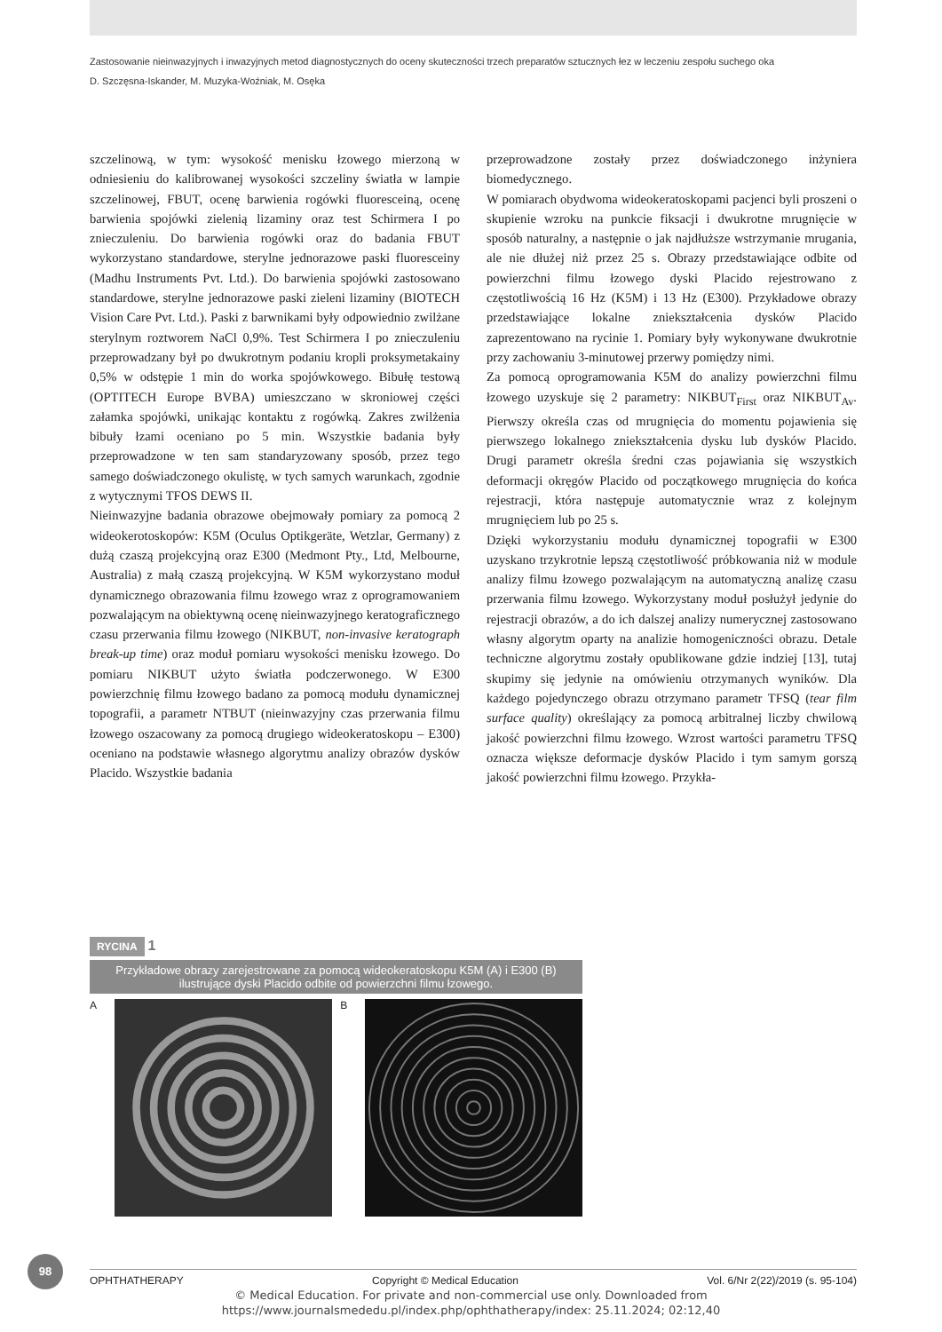Zastosowanie nieinwazyjnych i inwazyjnych metod diagnostycznych do oceny skuteczności trzech preparatów sztucznych łez w leczeniu zespołu suchego oka
D. Szczęsna-Iskander, M. Muzyka-Woźniak, M. Osęka
szczelinową, w tym: wysokość menisku łzowego mierzoną w odniesieniu do kalibrowanej wysokości szczeliny światła w lampie szczelinowej, FBUT, ocenę barwienia rogówki fluoresceiną, ocenę barwienia spojówki zielenią lizaminy oraz test Schirmera I po znieczuleniu. Do barwienia rogówki oraz do badania FBUT wykorzystano standardowe, sterylne jednorazowe paski fluoresceiny (Madhu Instruments Pvt. Ltd.). Do barwienia spojówki zastosowano standardowe, sterylne jednorazowe paski zieleni lizaminy (BIOTECH Vision Care Pvt. Ltd.). Paski z barwnikami były odpowiednio zwilżane sterylnym roztworem NaCl 0,9%. Test Schirmera I po znieczuleniu przeprowadzany był po dwukrotnym podaniu kropli proksymetakainy 0,5% w odstępie 1 min do worka spojówkowego. Bibułę testową (OPTITECH Europe BVBA) umieszczano w skroniowej części załamka spojówki, unikając kontaktu z rogówką. Zakres zwilżenia bibuły łzami oceniano po 5 min. Wszystkie badania były przeprowadzone w ten sam standaryzowany sposób, przez tego samego doświadczonego okulistę, w tych samych warunkach, zgodnie z wytycznymi TFOS DEWS II.
Nieinwazyjne badania obrazowe obejmowały pomiary za pomocą 2 wideokerotoskopów: K5M (Oculus Optikgeräte, Wetzlar, Germany) z dużą czaszą projekcyjną oraz E300 (Medmont Pty., Ltd, Melbourne, Australia) z małą czaszą projekcyjną. W K5M wykorzystano moduł dynamicznego obrazowania filmu łzowego wraz z oprogramowaniem pozwalającym na obiektywną ocenę nieinwazyjnego keratograficznego czasu przerwania filmu łzowego (NIKBUT, non-invasive keratograph break-up time) oraz moduł pomiaru wysokości menisku łzowego. Do pomiaru NIKBUT użyto światła podczerwonego. W E300 powierzchnię filmu łzowego badano za pomocą modułu dynamicznej topografii, a parametr NTBUT (nieinwazyjny czas przerwania filmu łzowego oszacowany za pomocą drugiego wideokeratoskopu – E300) oceniano na podstawie własnego algorytmu analizy obrazów dysków Placido. Wszystkie badania
przeprowadzone zostały przez doświadczonego inżyniera biomedycznego.
W pomiarach obydwoma wideokeratoskopami pacjenci byli proszeni o skupienie wzroku na punkcie fiksacji i dwukrotne mrugnięcie w sposób naturalny, a następnie o jak najdłuższe wstrzymanie mrugania, ale nie dłużej niż przez 25 s. Obrazy przedstawiające odbite od powierzchni filmu łzowego dyski Placido rejestrowano z częstotliwością 16 Hz (K5M) i 13 Hz (E300). Przykładowe obrazy przedstawiające lokalne zniekształcenia dysków Placido zaprezentowano na rycinie 1. Pomiary były wykonywane dwukrotnie przy zachowaniu 3-minutowej przerwy pomiędzy nimi.
Za pomocą oprogramowania K5M do analizy powierzchni filmu łzowego uzyskuje się 2 parametry: NIKBUT<sub>First</sub> oraz NIKBUT<sub>Av</sub>. Pierwszy określa czas od mrugnięcia do momentu pojawienia się pierwszego lokalnego zniekształcenia dysku lub dysków Placido. Drugi parametr określa średni czas pojawiania się wszystkich deformacji okręgów Placido od początkowego mrugnięcia do końca rejestracji, która następuje automatycznie wraz z kolejnym mrugnięciem lub po 25 s.
Dzięki wykorzystaniu modułu dynamicznej topografii w E300 uzyskano trzykrotnie lepszą częstotliwość próbkowania niż w module analizy filmu łzowego pozwalającym na automatyczną analizę czasu przerwania filmu łzowego. Wykorzystany moduł posłużył jedynie do rejestracji obrazów, a do ich dalszej analizy numerycznej zastosowano własny algorytm oparty na analizie homogeniczności obrazu. Detale techniczne algorytmu zostały opublikowane gdzie indziej [13], tutaj skupimy się jedynie na omówieniu otrzymanych wyników. Dla każdego pojedynczego obrazu otrzymano parametr TFSQ (tear film surface quality) określający za pomocą arbitralnej liczby chwilową jakość powierzchni filmu łzowego. Wzrost wartości parametru TFSQ oznacza większe deformacje dysków Placido i tym samym gorszą jakość powierzchni filmu łzowego. Przykła-
RYCINA 1
Przykładowe obrazy zarejestrowane za pomocą wideokeratoskopu K5M (A) i E300 (B) ilustrujące dyski Placido odbite od powierzchni filmu łzowego.
A B
98
OPHTHATHERAPY Copyright © Medical Education Vol. 6/Nr 2(22)/2019 (s. 95-104)
© Medical Education. For private and non-commercial use only. Downloaded from
https://www.journalsmededu.pl/index.php/ophthatherapy/index: 25.11.2024; 02:12,40